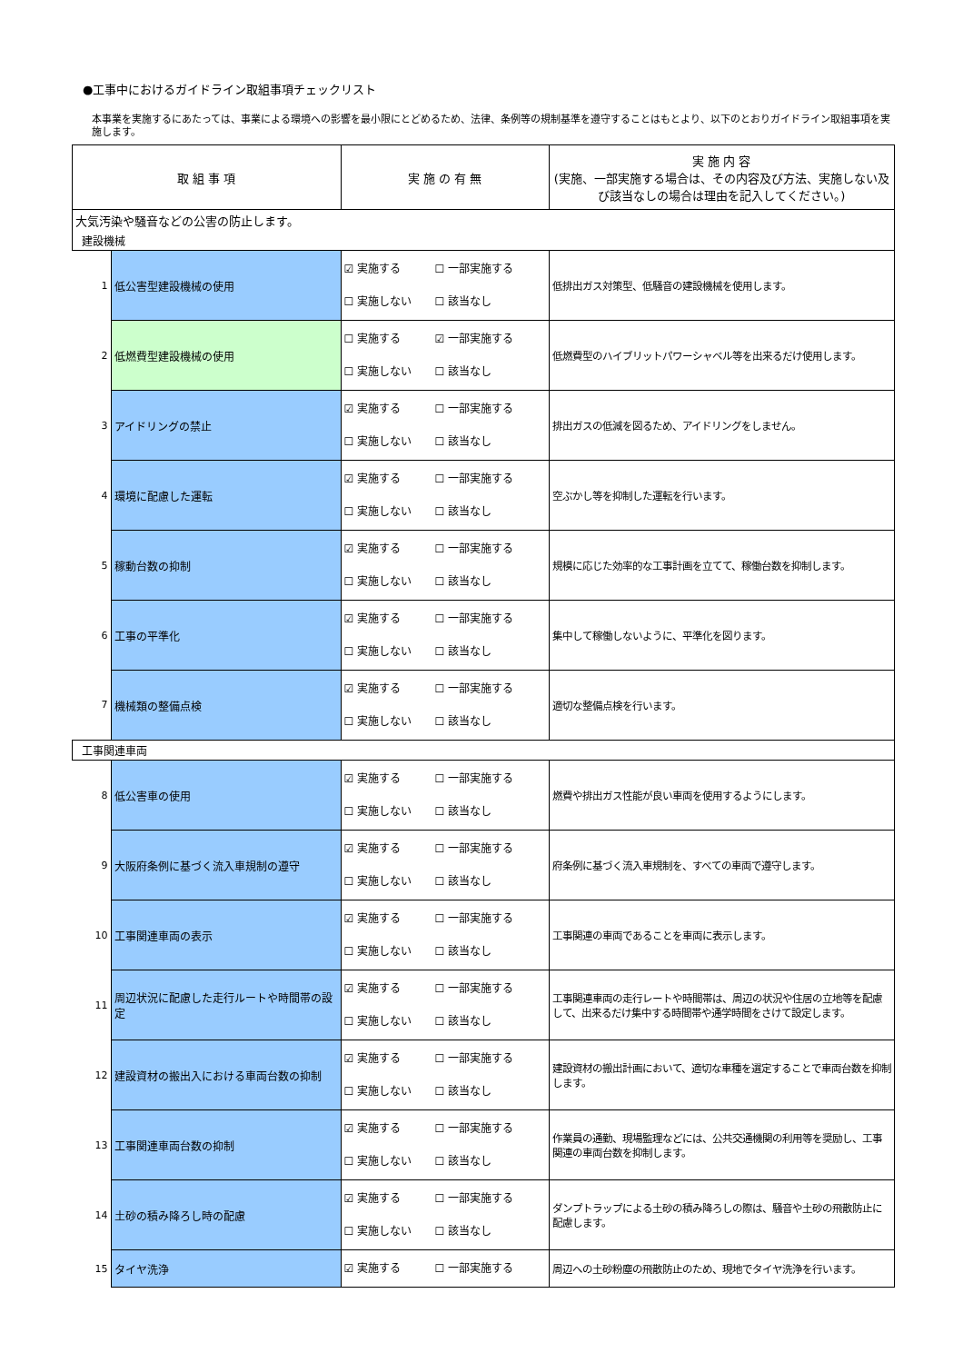●工事中におけるガイドライン取組事項チェックリスト
本事業を実施するにあたっては、事業による環境への影響を最小限にとどめるため、法律、条例等の規制基準を遵守することはもとより、以下のとおりガイドライン取組事項を実施します。
| 取 組 事 項 | | 実 施 の 有 無 | 実 施 内 容 (実施、一部実施する場合は、その内容及び方法、実施しない及び該当なしの場合は理由を記入してください。) |
| --- | --- | --- | --- |
| 大気汚染や騒音などの公害の防止します。 | | | |
| 建設機械 | | | |
| 1 | 低公害型建設機械の使用 | ☑ 実施する ☐ 一部実施する ☐ 実施しない ☐ 該当なし | 低排出ガス対策型、低騒音の建設機械を使用します。 |
| 2 | 低燃費型建設機械の使用 | ☐ 実施する ☑ 一部実施する ☐ 実施しない ☐ 該当なし | 低燃費型のハイブリットパワーシャベル等を出来るだけ使用します。 |
| 3 | アイドリングの禁止 | ☑ 実施する ☐ 一部実施する ☐ 実施しない ☐ 該当なし | 排出ガスの低減を図るため、アイドリングをしません。 |
| 4 | 環境に配慮した運転 | ☑ 実施する ☐ 一部実施する ☐ 実施しない ☐ 該当なし | 空ぶかし等を抑制した運転を行います。 |
| 5 | 稼動台数の抑制 | ☑ 実施する ☐ 一部実施する ☐ 実施しない ☐ 該当なし | 規模に応じた効率的な工事計画を立てて、稼働台数を抑制します。 |
| 6 | 工事の平準化 | ☑ 実施する ☐ 一部実施する ☐ 実施しない ☐ 該当なし | 集中して稼働しないように、平準化を図ります。 |
| 7 | 機械類の整備点検 | ☑ 実施する ☐ 一部実施する ☐ 実施しない ☐ 該当なし | 適切な整備点検を行います。 |
| 工事関連車両 | | | |
| 8 | 低公害車の使用 | ☑ 実施する ☐ 一部実施する ☐ 実施しない ☐ 該当なし | 燃費や排出ガス性能が良い車両を使用するようにします。 |
| 9 | 大阪府条例に基づく流入車規制の遵守 | ☑ 実施する ☐ 一部実施する ☐ 実施しない ☐ 該当なし | 府条例に基づく流入車規制を、すべての車両で遵守します。 |
| 10 | 工事関連車両の表示 | ☑ 実施する ☐ 一部実施する ☐ 実施しない ☐ 該当なし | 工事関連の車両であることを車両に表示します。 |
| 11 | 周辺状況に配慮した走行ルートや時間帯の設定 | ☑ 実施する ☐ 一部実施する ☐ 実施しない ☐ 該当なし | 工事関連車両の走行レートや時間帯は、周辺の状況や住居の立地等を配慮して、出来るだけ集中する時間帯や通学時間をさけて設定します。 |
| 12 | 建設資材の搬出入における車両台数の抑制 | ☑ 実施する ☐ 一部実施する ☐ 実施しない ☐ 該当なし | 建設資材の搬出計画において、適切な車種を選定することで車両台数を抑制します。 |
| 13 | 工事関連車両台数の抑制 | ☑ 実施する ☐ 一部実施する ☐ 実施しない ☐ 該当なし | 作業員の通勤、現場監理などには、公共交通機関の利用等を奨励し、工事関連の車両台数を抑制します。 |
| 14 | 土砂の積み降ろし時の配慮 | ☑ 実施する ☐ 一部実施する ☐ 実施しない ☐ 該当なし | ダンプトラップによる土砂の積み降ろしの際は、騒音や土砂の飛散防止に配慮します。 |
| 15 | タイヤ洗浄 | ☑ 実施する ☐ 一部実施する | 周辺への土砂粉塵の飛散防止のため、現地でタイヤ洗浄を行います。 |